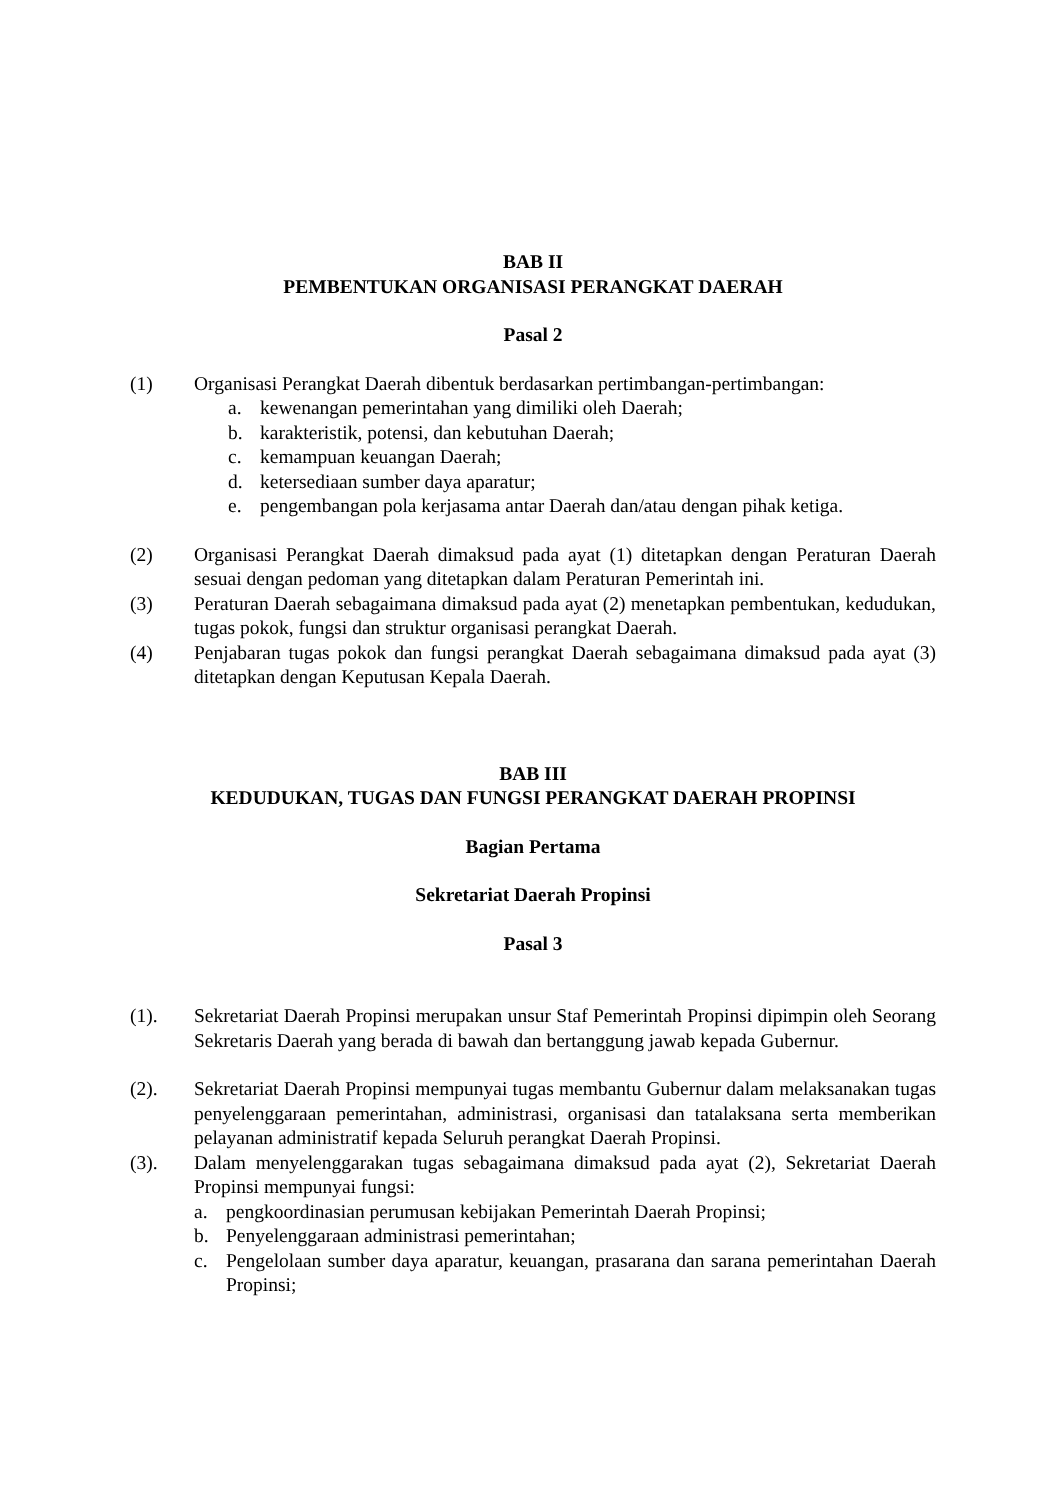BAB II
PEMBENTUKAN ORGANISASI PERANGKAT DAERAH
Pasal 2
(1) Organisasi Perangkat Daerah dibentuk berdasarkan pertimbangan-pertimbangan:
a. kewenangan pemerintahan yang dimiliki oleh Daerah;
b. karakteristik, potensi, dan kebutuhan Daerah;
c. kemampuan keuangan Daerah;
d. ketersediaan sumber daya aparatur;
e. pengembangan pola kerjasama antar Daerah dan/atau dengan pihak ketiga.
(2) Organisasi Perangkat Daerah dimaksud pada ayat (1) ditetapkan dengan Peraturan Daerah sesuai dengan pedoman yang ditetapkan dalam Peraturan Pemerintah ini.
(3) Peraturan Daerah sebagaimana dimaksud pada ayat (2) menetapkan pembentukan, kedudukan, tugas pokok, fungsi dan struktur organisasi perangkat Daerah.
(4) Penjabaran tugas pokok dan fungsi perangkat Daerah sebagaimana dimaksud pada ayat (3) ditetapkan dengan Keputusan Kepala Daerah.
BAB III
KEDUDUKAN, TUGAS DAN FUNGSI PERANGKAT DAERAH PROPINSI
Bagian Pertama
Sekretariat Daerah Propinsi
Pasal 3
(1). Sekretariat Daerah Propinsi merupakan unsur Staf Pemerintah Propinsi dipimpin oleh Seorang Sekretaris Daerah yang berada di bawah dan bertanggung jawab kepada Gubernur.
(2). Sekretariat Daerah Propinsi mempunyai tugas membantu Gubernur dalam melaksanakan tugas penyelenggaraan pemerintahan, administrasi, organisasi dan tatalaksana serta memberikan pelayanan administratif kepada Seluruh perangkat Daerah Propinsi.
(3). Dalam menyelenggarakan tugas sebagaimana dimaksud pada ayat (2), Sekretariat Daerah Propinsi mempunyai fungsi:
a. pengkoordinasian perumusan kebijakan Pemerintah Daerah Propinsi;
b. Penyelenggaraan administrasi pemerintahan;
c. Pengelolaan sumber daya aparatur, keuangan, prasarana dan sarana pemerintahan Daerah Propinsi;